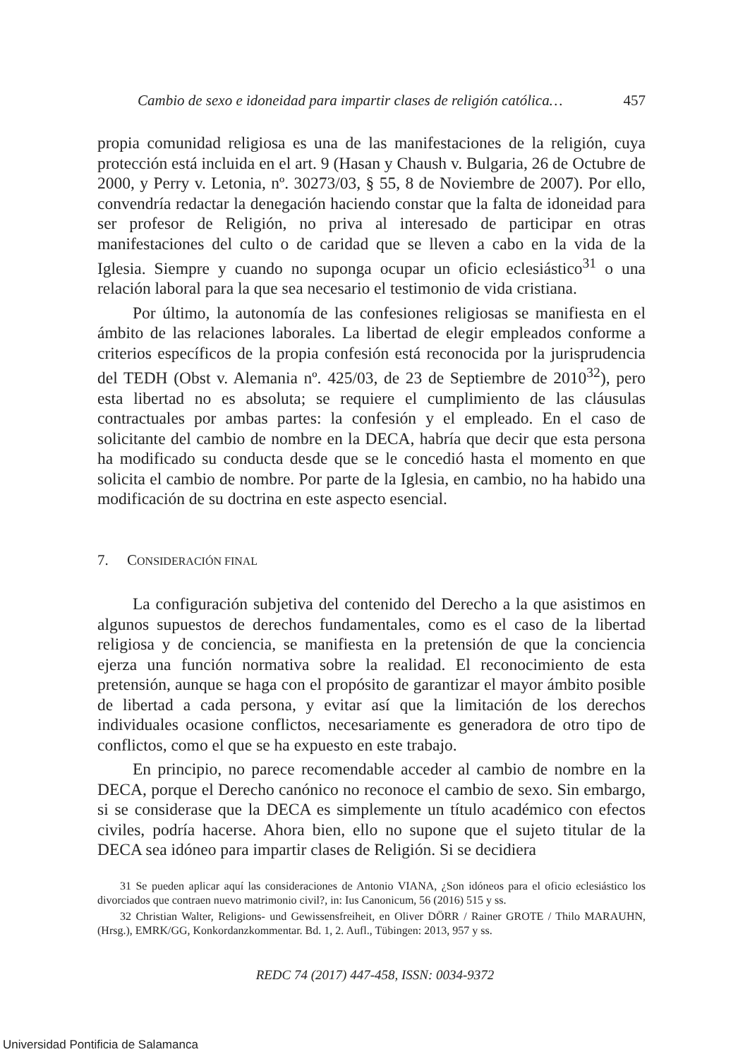Cambio de sexo e idoneidad para impartir clases de religión católica… 457
propia comunidad religiosa es una de las manifestaciones de la religión, cuya protección está incluida en el art. 9 (Hasan y Chaush v. Bulgaria, 26 de Octubre de 2000, y Perry v. Letonia, nº. 30273/03, § 55, 8 de Noviembre de 2007). Por ello, convendría redactar la denegación haciendo constar que la falta de idoneidad para ser profesor de Religión, no priva al interesado de participar en otras manifestaciones del culto o de caridad que se lleven a cabo en la vida de la Iglesia. Siempre y cuando no suponga ocupar un oficio eclesiástico<sup>31</sup> o una relación laboral para la que sea necesario el testimonio de vida cristiana.
Por último, la autonomía de las confesiones religiosas se manifiesta en el ámbito de las relaciones laborales. La libertad de elegir empleados conforme a criterios específicos de la propia confesión está reconocida por la jurisprudencia del TEDH (Obst v. Alemania nº. 425/03, de 23 de Septiembre de 2010<sup>32</sup>), pero esta libertad no es absoluta; se requiere el cumplimiento de las cláusulas contractuales por ambas partes: la confesión y el empleado. En el caso de solicitante del cambio de nombre en la DECA, habría que decir que esta persona ha modificado su conducta desde que se le concedió hasta el momento en que solicita el cambio de nombre. Por parte de la Iglesia, en cambio, no ha habido una modificación de su doctrina en este aspecto esencial.
7. CONSIDERACIÓN FINAL
La configuración subjetiva del contenido del Derecho a la que asistimos en algunos supuestos de derechos fundamentales, como es el caso de la libertad religiosa y de conciencia, se manifiesta en la pretensión de que la conciencia ejerza una función normativa sobre la realidad. El reconocimiento de esta pretensión, aunque se haga con el propósito de garantizar el mayor ámbito posible de libertad a cada persona, y evitar así que la limitación de los derechos individuales ocasione conflictos, necesariamente es generadora de otro tipo de conflictos, como el que se ha expuesto en este trabajo.
En principio, no parece recomendable acceder al cambio de nombre en la DECA, porque el Derecho canónico no reconoce el cambio de sexo. Sin embargo, si se considerase que la DECA es simplemente un título académico con efectos civiles, podría hacerse. Ahora bien, ello no supone que el sujeto titular de la DECA sea idóneo para impartir clases de Religión. Si se decidiera
31 Se pueden aplicar aquí las consideraciones de Antonio VIANA, ¿Son idóneos para el oficio eclesiástico los divorciados que contraen nuevo matrimonio civil?, in: Ius Canonicum, 56 (2016) 515 y ss.
32 Christian Walter, Religions- und Gewissensfreiheit, en Oliver DÖRR / Rainer GROTE / Thilo MARAUHN, (Hrsg.), EMRK/GG, Konkordanzkommentar. Bd. 1, 2. Aufl., Tübingen: 2013, 957 y ss.
REDC 74 (2017) 447-458, ISSN: 0034-9372
Universidad Pontificia de Salamanca